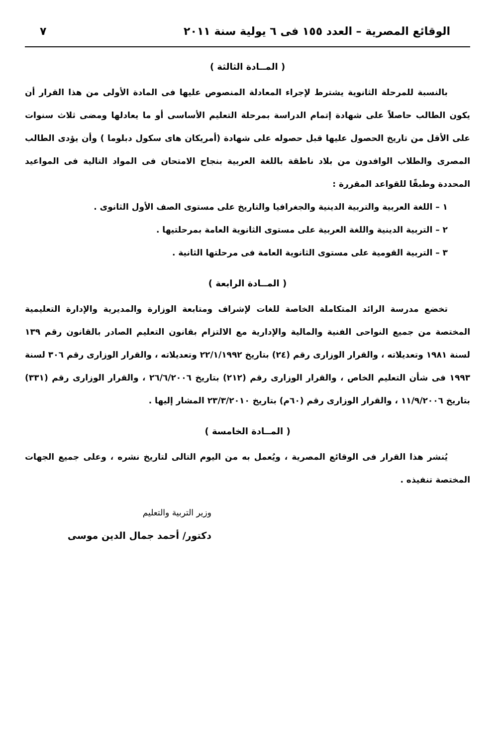الوقائع المصرية – العدد ١٥٥ فى ٦ يولية سنة ٢٠١١ ٧
( المــادة الثالثة )
بالنسبة للمرحلة الثانوية يشترط لإجراء المعادلة المنصوص عليها فى المادة الأولى من هذا القرار أن يكون الطالب حاصلاً على شهادة إتمام الدراسة بمرحلة التعليم الأساسى أو ما يعادلها ومضى ثلاث سنوات على الأقل من تاريخ الحصول عليها قبل حصوله على شهادة (أمريكان هاى سكول دبلوما ) وأن يؤدى الطالب المصرى والطلاب الوافدون من بلاد ناطقة باللغة العربية بنجاح الامتحان فى المواد التالية فى المواعيد المحددة وطبقًا للقواعد المقررة :
١ – اللغة العربية والتربية الدينية والجغرافيا والتاريخ على مستوى الصف الأول الثانوى .
٢ – التربية الدينية واللغة العربية على مستوى الثانوية العامة بمرحلتيها .
٣ – التربية القومية على مستوى الثانوية العامة فى مرحلتها الثانية .
( المــادة الرابعة )
تخضع مدرسة الرائد المتكاملة الخاصة للغات لإشراف ومتابعة الوزارة والمديرية والإدارة التعليمية المختصة من جميع النواحى الفنية والمالية والإدارية مع الالتزام بقانون التعليم الصادر بالقانون رقم ١٣٩ لسنة ١٩٨١ وتعديلاته ، والقرار الوزارى رقم (٢٤) بتاريخ ٢٢/١/١٩٩٢ وتعديلاته ، والقرار الوزارى رقم ٣٠٦ لسنة ١٩٩٣ فى شأن التعليم الخاص ، والقرار الوزارى رقم (٢١٢) بتاريخ ٢٦/٦/٢٠٠٦ ، والقرار الوزارى رقم (٣٣١) بتاريخ ١١/٩/٢٠٠٦ ، والقرار الوزارى رقم (٦٠م) بتاريخ ٢٣/٣/٢٠١٠ المشار إليها .
( المــادة الخامسة )
يُنشر هذا القرار فى الوقائع المصرية ، ويُعمل به من اليوم التالى لتاريخ نشره ، وعلى جميع الجهات المختصة تنفيذه .
وزير التربية والتعليم
دكتور/ أحمد جمال الدين موسى